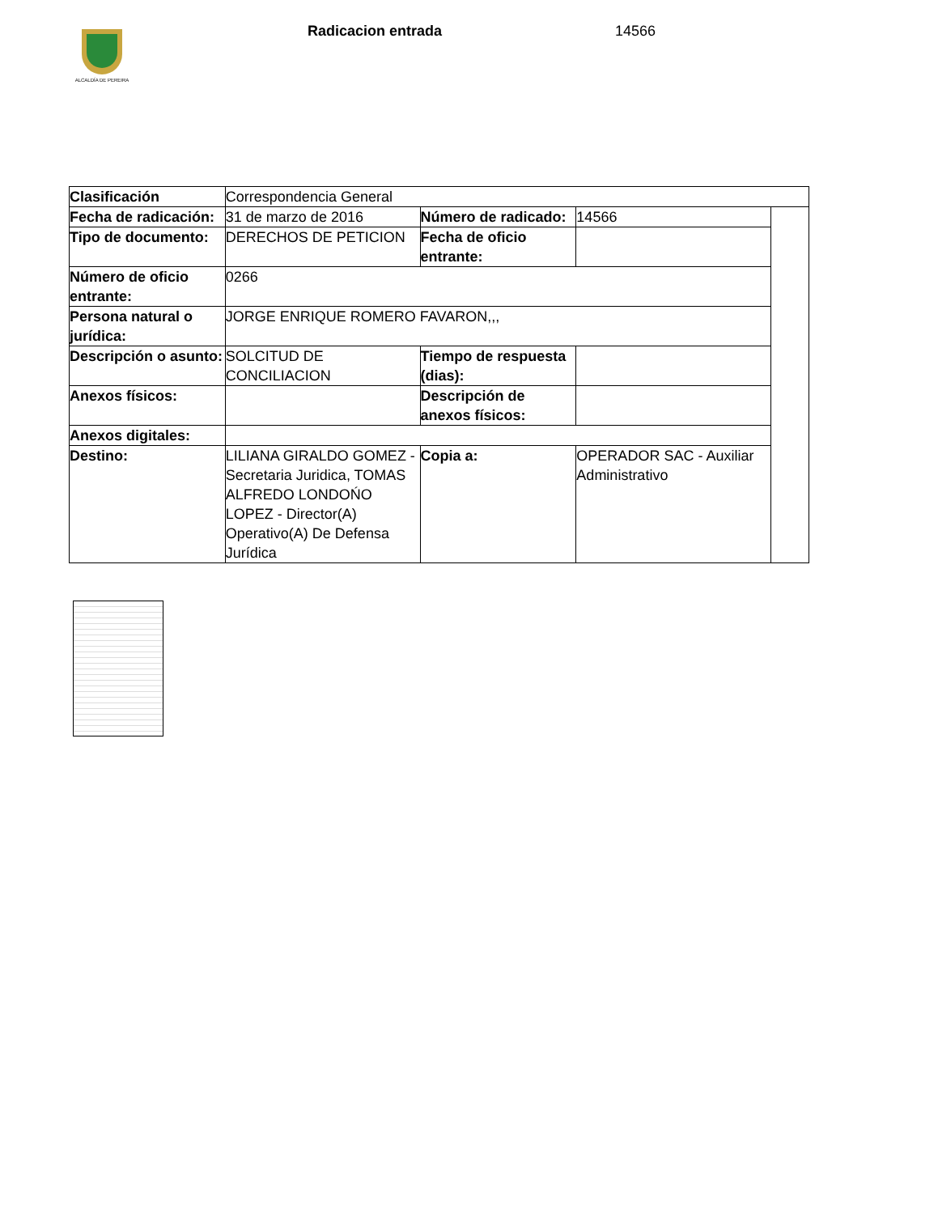ALCALDÍA DE PEREIRA Radicacion entrada 14566
| Clasificación | Correspondencia General | | | |
| Fecha de radicación: | 31 de marzo de 2016 | Número de radicado: | 14566 | |
| Tipo de documento: | DERECHOS DE PETICION | Fecha de oficio entrante: | | |
| Número de oficio entrante: | 0266 | | | |
| Persona natural o jurídica: | JORGE ENRIQUE ROMERO FAVARON,,, | | | |
| Descripción o asunto: | SOLCITUD DE CONCILIACION | Tiempo de respuesta (dias): | | |
| Anexos físicos: | | Descripción de anexos físicos: | | |
| Anexos digitales: | | | | |
| Destino: | LILIANA GIRALDO GOMEZ - Secretaria Juridica, TOMAS ALFREDO LONDOŃO LOPEZ - Director(A) Operativo(A) De Defensa Jurídica | Copia a: | OPERADOR SAC - Auxiliar Administrativo | |